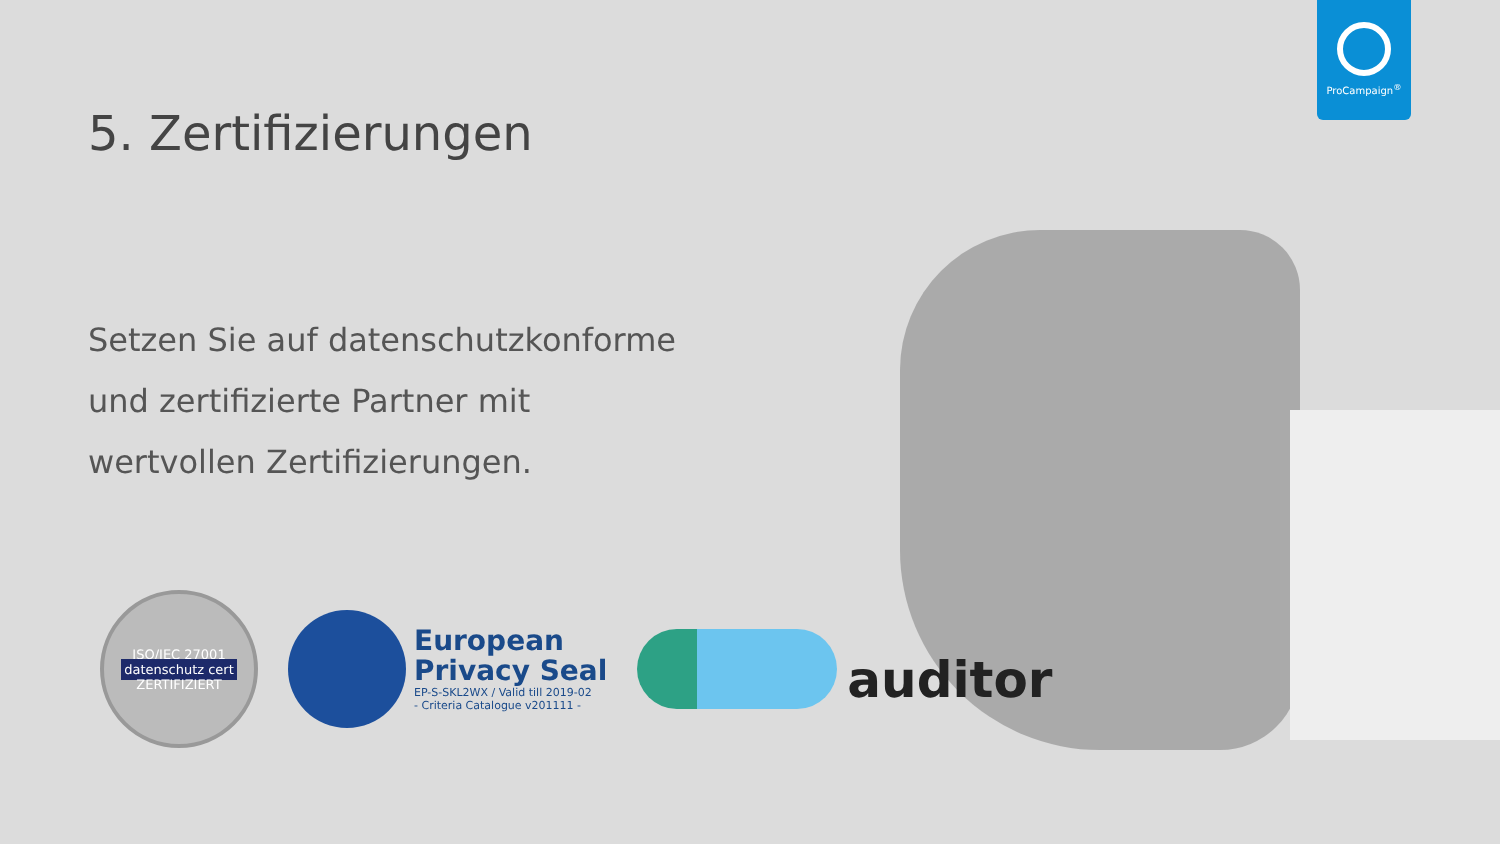ProCampaign<sup>®</sup>
5. Zertifizierungen
Setzen Sie auf datenschutzkonforme und zertifizierte Partner mit wertvollen Zertifizierungen.
ISO/IEC 27001
datenschutz cert
ZERTIFIZIERT
European
Privacy Seal
EP-S-SKL2WX / Valid till 2019-02
- Criteria Catalogue v201111 -
auditor